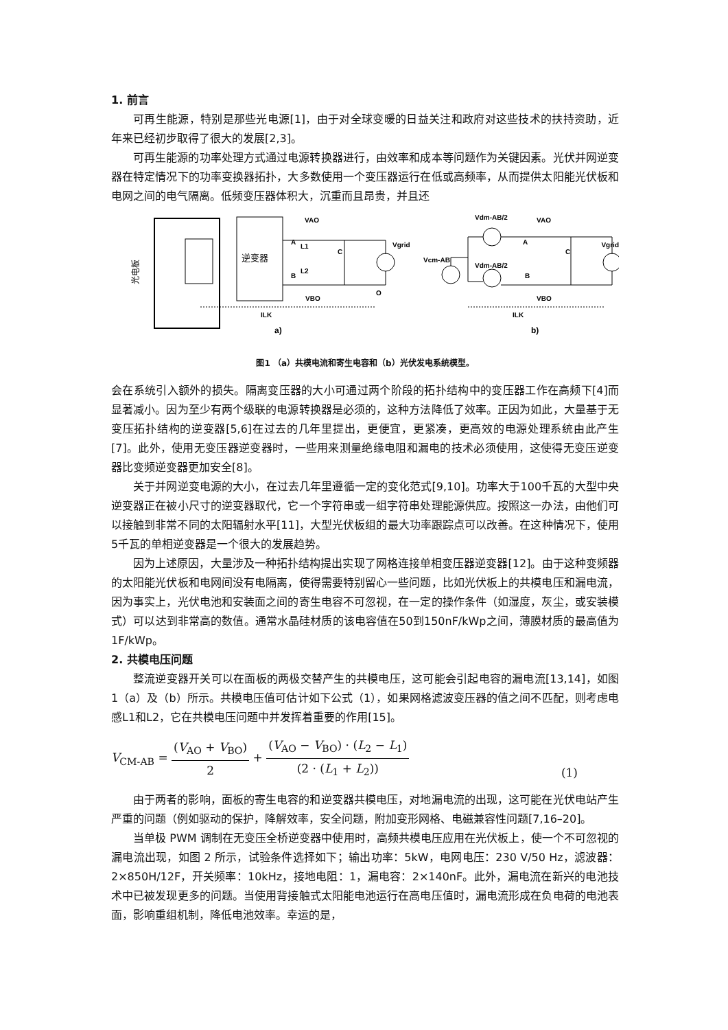1. 前言
可再生能源，特别是那些光电源[1]，由于对全球变暖的日益关注和政府对这些技术的扶持资助，近年来已经初步取得了很大的发展[2,3]。
可再生能源的功率处理方式通过电源转换器进行，由效率和成本等问题作为关键因素。光伏并网逆变器在特定情况下的功率变换器拓扑，大多数使用一个变压器运行在低或高频率，从而提供太阳能光伏板和电网之间的电气隔离。低频变压器体积大，沉重而且昂贵，并且还
逆变器
光电板
VAO
A
L1
B
L2
VBO
C
Vgrid
O
ILK
a)
Vdm-AB/2
Vdm-AB/2
Vcm-AB
VAO
A
B
C
Vgrid
VBO
ILK
b)
图1 （a）共模电流和寄生电容和（b）光伏发电系统模型。
会在系统引入额外的损失。隔离变压器的大小可通过两个阶段的拓扑结构中的变压器工作在高频下[4]而显著减小。因为至少有两个级联的电源转换器是必须的，这种方法降低了效率。正因为如此，大量基于无变压拓扑结构的逆变器[5,6]在过去的几年里提出，更便宜，更紧凑，更高效的电源处理系统由此产生[7]。此外，使用无变压器逆变器时，一些用来测量绝缘电阻和漏电的技术必须使用，这使得无变压逆变器比变频逆变器更加安全[8]。
关于并网逆变电源的大小，在过去几年里遵循一定的变化范式[9,10]。功率大于100千瓦的大型中央逆变器正在被小尺寸的逆变器取代，它一个字符串或一组字符串处理能源供应。按照这一办法，由他们可以接触到非常不同的太阳辐射水平[11]，大型光伏板组的最大功率跟踪点可以改善。在这种情况下，使用5千瓦的单相逆变器是一个很大的发展趋势。
因为上述原因，大量涉及一种拓扑结构提出实现了网格连接单相变压器逆变器[12]。由于这种变频器的太阳能光伏板和电网间没有电隔离，使得需要特别留心一些问题，比如光伏板上的共模电压和漏电流，因为事实上，光伏电池和安装面之间的寄生电容不可忽视，在一定的操作条件（如湿度，灰尘，或安装模式）可以达到非常高的数值。通常水晶硅材质的该电容值在50到150nF/kWp之间，薄膜材质的最高值为1F/kWp。
2. 共模电压问题
整流逆变器开关可以在面板的两极交替产生的共模电压，这可能会引起电容的漏电流[13,14]，如图1（a）及（b）所示。共模电压值可估计如下公式（1），如果网格滤波变压器的值之间不匹配，则考虑电感L1和L2，它在共模电压问题中并发挥着重要的作用[15]。
V<sub>CM-AB</sub> = (V<sub>AO</sub> + V<sub>BO</sub>) 2 + (V<sub>AO</sub> − V<sub>BO</sub>) · (L<sub>2</sub> − L<sub>1</sub>) (2 · (L<sub>1</sub> + L<sub>2</sub>))
(1)
由于两者的影响，面板的寄生电容的和逆变器共模电压，对地漏电流的出现，这可能在光伏电站产生严重的问题（例如驱动的保护，降解效率，安全问题，附加变形网格、电磁兼容性问题[7,16–20]。
当单极 PWM 调制在无变压全桥逆变器中使用时，高频共模电压应用在光伏板上，使一个不可忽视的漏电流出现，如图 2 所示，试验条件选择如下；输出功率：5kW，电网电压：230 V/50 Hz，滤波器：2×850H/12F，开关频率：10kHz，接地电阻：1，漏电容：2×140nF。此外，漏电流在新兴的电池技术中已被发现更多的问题。当使用背接触式太阳能电池运行在高电压值时，漏电流形成在负电荷的电池表面，影响重组机制，降低电池效率。幸运的是，